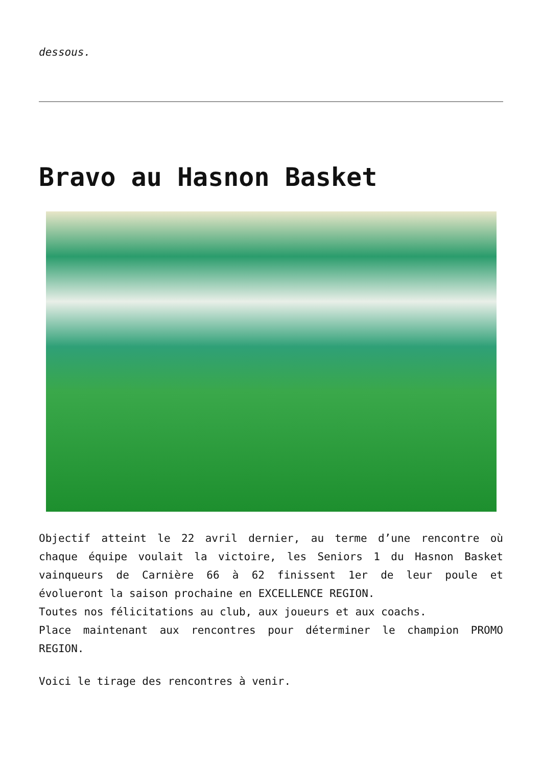dessous.
Bravo au Hasnon Basket
Objectif atteint le 22 avril dernier, au terme d’une rencontre où chaque équipe voulait la victoire, les Seniors 1 du Hasnon Basket vainqueurs de Carnière 66 à 62 finissent 1er de leur poule et évolueront la saison prochaine en EXCELLENCE REGION.
Toutes nos félicitations au club, aux joueurs et aux coachs.
Place maintenant aux rencontres pour déterminer le champion PROMO REGION.
Voici le tirage des rencontres à venir.